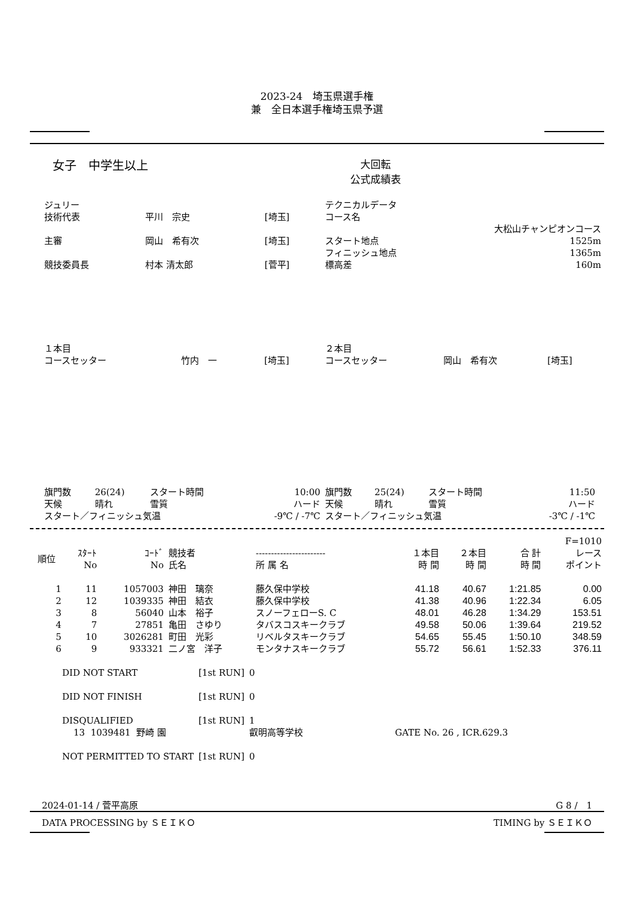2023-24　埼玉県選手権
兼　全日本選手権埼玉県予選
女子　中学生以上
大回転
公式成績表
| ジュリー | | |
| 技術代表 | 平川 宗史 | [埼玉] |
| 主審 | 岡山 希有次 | [埼玉] |
| 競技委員長 | 村本 清太郎 | [菅平] |
| テクニカルデータ | |
| コース名 | |
| | 大松山チャンピオンコース |
| スタート地点 | 1525m |
| フィニッシュ地点 | 1365m |
| 標高差 | 160m |
| １本目 | | |
| コースセッター | 竹内 一 | [埼玉] |
| ２本目 | | |
| コースセッター | 岡山 希有次 | [埼玉] |
| 旗門数 | 26(24) | スタート時間 | 10:00 |
| 天候 | 晴れ | 雪質 | ハード |
| スタート／フィニッシュ気温 | | | -9℃ / -7℃ |
| 旗門数 | 25(24) | スタート時間 | 11:50 |
| 天候 | 晴れ | 雪質 | ハード |
| スタート／フィニッシュ気温 | | | -3℃ / -1℃ |
| F=1010 | | | | | | | | |
| 順位 | ｽﾀｰﾄ No | ｺｰﾄﾞ No | 競技者 氏名 | ----------------------- 所 属 名 | １本目 時 間 | ２本目 時 間 | 合 計 時 間 | レース ポイント |
| 1 | 11 | 1057003 | 神田 璃奈 | 藤久保中学校 | 41.18 | 40.67 | 1:21.85 | 0.00 |
| 2 | 12 | 1039335 | 神田 結衣 | 藤久保中学校 | 41.38 | 40.96 | 1:22.34 | 6.05 |
| 3 | 8 | 56040 | 山本 裕子 | スノーフェローS. C | 48.01 | 46.28 | 1:34.29 | 153.51 |
| 4 | 7 | 27851 | 亀田 さゆり | タバスコスキークラブ | 49.58 | 50.06 | 1:39.64 | 219.52 |
| 5 | 10 | 3026281 | 町田 光彩 | リベルタスキークラブ | 54.65 | 55.45 | 1:50.10 | 348.59 |
| 6 | 9 | 933321 | 二ノ宮 洋子 | モンタナスキークラブ | 55.72 | 56.61 | 1:52.33 | 376.11 |
| DID NOT START | [1st RUN] | 0 | |
| DID NOT FINISH | [1st RUN] | 0 | |
| DISQUALIFIED | [1st RUN] | 1 | |
| 13 1039481 野崎 園 | | 叡明高等学校 | GATE No. 26 , ICR.629.3 |
| NOT PERMITTED TO START | [1st RUN] | 0 | |
2024-01-14 / 菅平高原 G 8 /　1
DATA PROCESSING by ＳＥＩＫＯ TIMING by ＳＥＩＫＯ